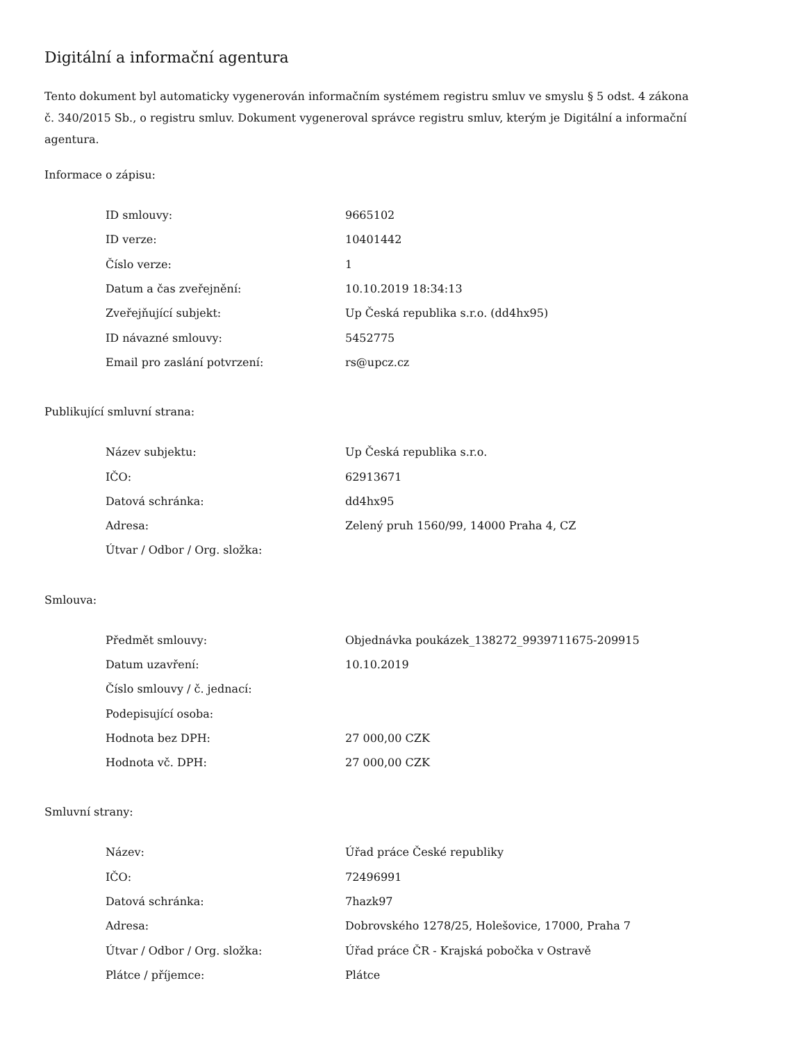Digitální a informační agentura
Tento dokument byl automaticky vygenerován informačním systémem registru smluv ve smyslu § 5 odst. 4 zákona
č. 340/2015 Sb., o registru smluv. Dokument vygeneroval správce registru smluv, kterým je Digitální a informační agentura.
Informace o zápisu:
| ID smlouvy: | 9665102 |
| ID verze: | 10401442 |
| Číslo verze: | 1 |
| Datum a čas zveřejnění: | 10.10.2019 18:34:13 |
| Zveřejňující subjekt: | Up Česká republika s.r.o. (dd4hx95) |
| ID návazné smlouvy: | 5452775 |
| Email pro zaslání potvrzení: | rs@upcz.cz |
Publikující smluvní strana:
| Název subjektu: | Up Česká republika s.r.o. |
| IČO: | 62913671 |
| Datová schránka: | dd4hx95 |
| Adresa: | Zelený pruh 1560/99, 14000 Praha 4, CZ |
| Útvar / Odbor / Org. složka: | |
Smlouva:
| Předmět smlouvy: | Objednávka poukázek_138272_9939711675-209915 |
| Datum uzavření: | 10.10.2019 |
| Číslo smlouvy / č. jednací: | |
| Podepisující osoba: | |
| Hodnota bez DPH: | 27 000,00 CZK |
| Hodnota vč. DPH: | 27 000,00 CZK |
Smluvní strany:
| Název: | Úřad práce České republiky |
| IČO: | 72496991 |
| Datová schránka: | 7hazk97 |
| Adresa: | Dobrovského 1278/25, Holešovice, 17000, Praha 7 |
| Útvar / Odbor / Org. složka: | Úřad práce ČR - Krajská pobočka v Ostravě |
| Plátce / příjemce: | Plátce |